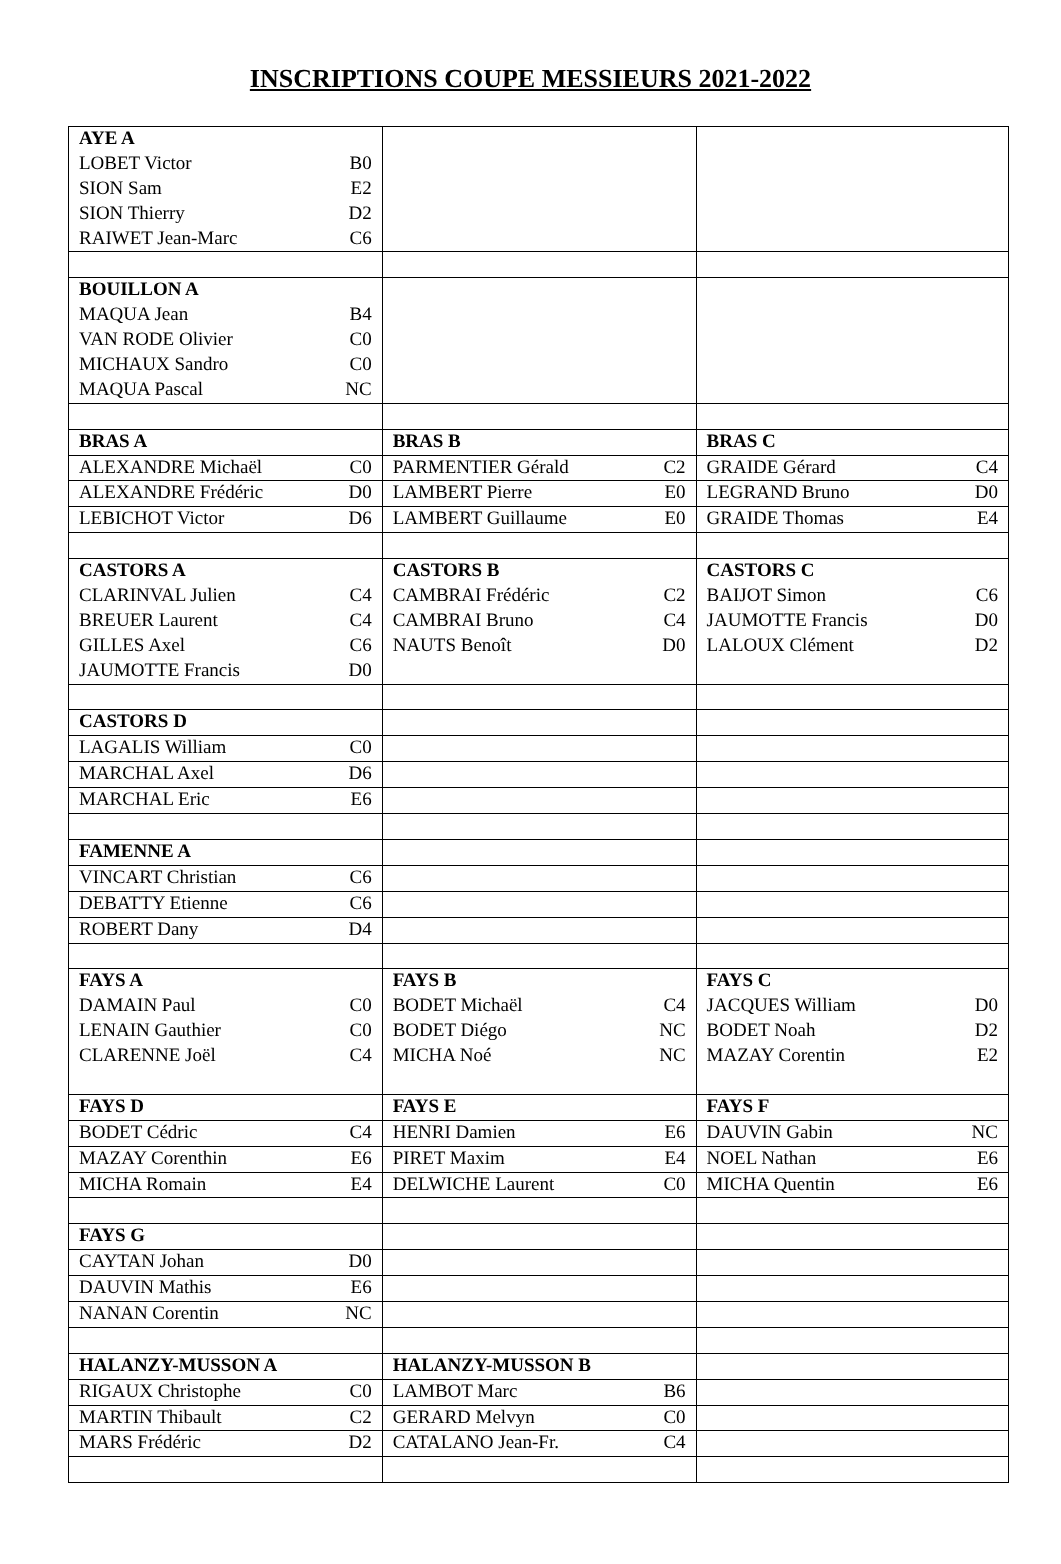INSCRIPTIONS COUPE MESSIEURS 2021-2022
| AYE A | | | | | |
| LOBET Victor | B0 | | | | |
| SION Sam | E2 | | | | |
| SION Thierry | D2 | | | | |
| RAIWET Jean-Marc | C6 | | | | |
| BOUILLON A | | | | | |
| MAQUA Jean | B4 | | | | |
| VAN RODE Olivier | C0 | | | | |
| MICHAUX Sandro | C0 | | | | |
| MAQUA Pascal | NC | | | | |
| BRAS A | | BRAS B | | BRAS C | |
| ALEXANDRE Michaël | C0 | PARMENTIER Gérald | C2 | GRAIDE Gérard | C4 |
| ALEXANDRE Frédéric | D0 | LAMBERT Pierre | E0 | LEGRAND Bruno | D0 |
| LEBICHOT Victor | D6 | LAMBERT Guillaume | E0 | GRAIDE Thomas | E4 |
| CASTORS A | | CASTORS B | | CASTORS C | |
| CLARINVAL Julien | C4 | CAMBRAI Frédéric | C2 | BAIJOT Simon | C6 |
| BREUER Laurent | C4 | CAMBRAI Bruno | C4 | JAUMOTTE Francis | D0 |
| GILLES Axel | C6 | NAUTS Benoît | D0 | LALOUX Clément | D2 |
| JAUMOTTE Francis | D0 | | | | |
| CASTORS D | | | | | |
| LAGALIS William | C0 | | | | |
| MARCHAL Axel | D6 | | | | |
| MARCHAL Eric | E6 | | | | |
| FAMENNE A | | | | | |
| VINCART Christian | C6 | | | | |
| DEBATTY Etienne | C6 | | | | |
| ROBERT Dany | D4 | | | | |
| FAYS A | | FAYS B | | FAYS C | |
| DAMAIN Paul | C0 | BODET Michaël | C4 | JACQUES William | D0 |
| LENAIN Gauthier | C0 | BODET Diégo | NC | BODET Noah | D2 |
| CLARENNE Joël | C4 | MICHA Noé | NC | MAZAY Corentin | E2 |
| FAYS D | | FAYS E | | FAYS F | |
| BODET Cédric | C4 | HENRI Damien | E6 | DAUVIN Gabin | NC |
| MAZAY Corenthin | E6 | PIRET Maxim | E4 | NOEL Nathan | E6 |
| MICHA Romain | E4 | DELWICHE Laurent | C0 | MICHA Quentin | E6 |
| FAYS G | | | | | |
| CAYTAN Johan | D0 | | | | |
| DAUVIN Mathis | E6 | | | | |
| NANAN Corentin | NC | | | | |
| HALANZY-MUSSON A | | HALANZY-MUSSON B | | | |
| RIGAUX Christophe | C0 | LAMBOT Marc | B6 | | |
| MARTIN Thibault | C2 | GERARD Melvyn | C0 | | |
| MARS Frédéric | D2 | CATALANO Jean-Fr. | C4 | | |